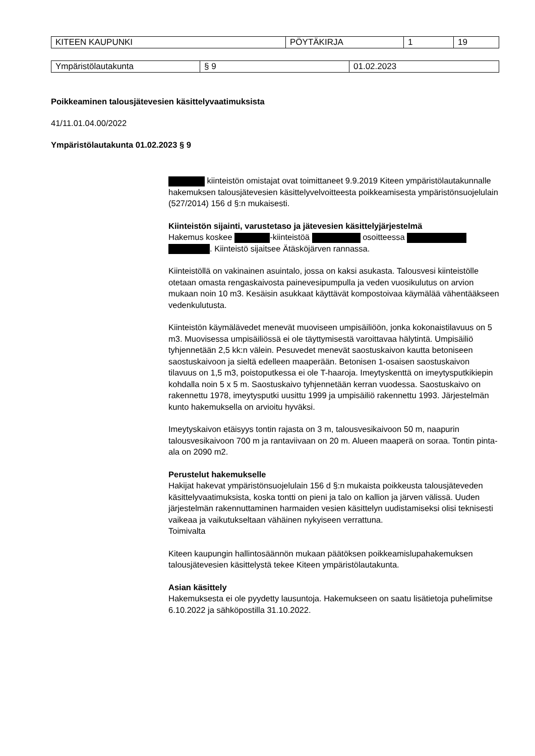| KITEEN KAUPUNKI | PÖYTÄKIRJA | 1 | 19 |
| Ympäristölautakunta | § 9 | 01.02.2023 |
Poikkeaminen talousjätevesien käsittelyvaatimuksista
41/11.01.04.00/2022
Ympäristölautakunta 01.02.2023 § 9
kiinteistön omistajat ovat toimittaneet 9.9.2019 Kiteen ympäristölautakunnalle hakemuksen talousjätevesien käsittelyvelvoitteesta poikkeamisesta ympäristönsuojelulain (527/2014) 156 d §:n mukaisesti.
Kiinteistön sijainti, varustetaso ja jätevesien käsittelyjärjestelmä
Hakemus koskee -kiinteistöä osoitteessa . Kiinteistö sijaitsee Ätäsköjärven rannassa.
Kiinteistöllä on vakinainen asuintalo, jossa on kaksi asukasta. Talousvesi kiinteistölle otetaan omasta rengaskaivosta painevesipumpulla ja veden vuosikulutus on arvion mukaan noin 10 m3. Kesäisin asukkaat käyttävät kompostoivaa käymälää vähentääkseen vedenkulutusta.
Kiinteistön käymälävedet menevät muoviseen umpisäiliöön, jonka kokonaistilavuus on 5 m3. Muovisessa umpisäiliössä ei ole täyttymisestä varoittavaa hälytintä. Umpisäiliö tyhjennetään 2,5 kk:n välein. Pesuvedet menevät saostuskaivon kautta betoniseen saostuskaivoon ja sieltä edelleen maaperään. Betonisen 1-osaisen saostuskaivon tilavuus on 1,5 m3, poistoputkessa ei ole T-haaroja. Imeytyskenttä on imeytysputkikiepin kohdalla noin 5 x 5 m. Saostuskaivo tyhjennetään kerran vuodessa. Saostuskaivo on rakennettu 1978, imeytysputki uusittu 1999 ja umpisäiliö rakennettu 1993. Järjestelmän kunto hakemuksella on arvioitu hyväksi.
Imeytyskaivon etäisyys tontin rajasta on 3 m, talousvesikaivoon 50 m, naapurin talousvesikaivoon 700 m ja rantaviivaan on 20 m. Alueen maaperä on soraa. Tontin pinta-ala on 2090 m2.
Perustelut hakemukselle
Hakijat hakevat ympäristönsuojelulain 156 d §:n mukaista poikkeusta talousjäteveden käsittelyvaatimuksista, koska tontti on pieni ja talo on kallion ja järven välissä. Uuden järjestelmän rakennuttaminen harmaiden vesien käsittelyn uudistamiseksi olisi teknisesti vaikeaa ja vaikutukseltaan vähäinen nykyiseen verrattuna.
Toimivalta
Kiteen kaupungin hallintosäännön mukaan päätöksen poikkeamislupahakemuksen talousjätevesien käsittelystä tekee Kiteen ympäristölautakunta.
Asian käsittely
Hakemuksesta ei ole pyydetty lausuntoja. Hakemukseen on saatu lisätietoja puhelimitse 6.10.2022 ja sähköpostilla 31.10.2022.